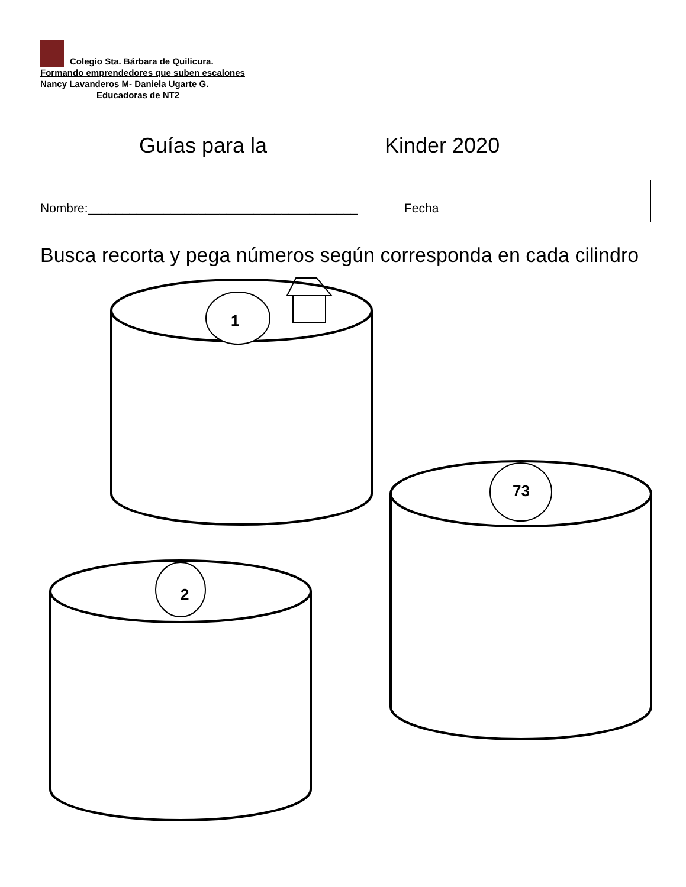Colegio Sta. Bárbara de Quilicura.
Formando emprendedores que suben escalones
Nancy Lavanderos M- Daniela Ugarte G.
Educadoras de NT2
Guías para la Kinder 2020
Nombre:_______________________________________
Fecha
Busca recorta y pega números según corresponda en cada cilindro
1
73
2